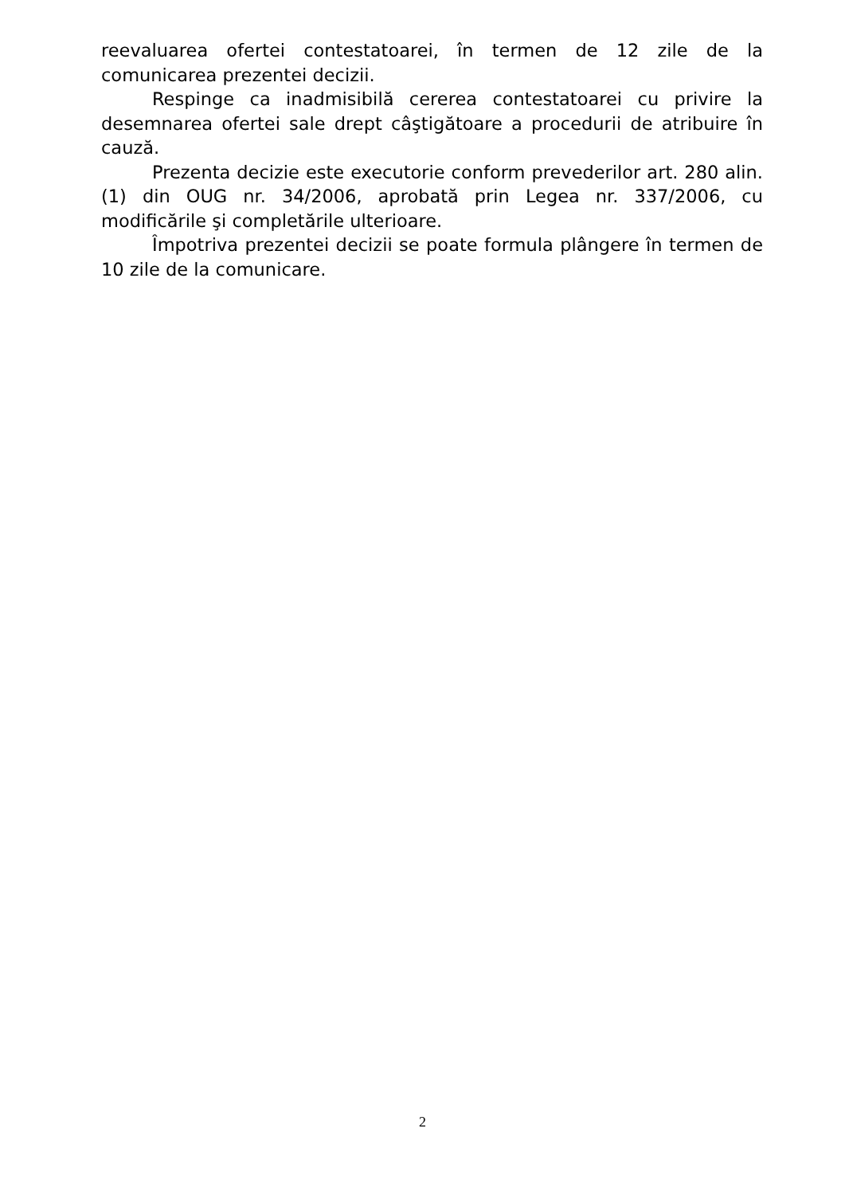reevaluarea ofertei contestatoarei, în termen de 12 zile de la comunicarea prezentei decizii.
Respinge ca inadmisibilă cererea contestatoarei cu privire la desemnarea ofertei sale drept câştigătoare a procedurii de atribuire în cauză.
Prezenta decizie este executorie conform prevederilor art. 280 alin. (1) din OUG nr. 34/2006, aprobată prin Legea nr. 337/2006, cu modificările şi completările ulterioare.
Împotriva prezentei decizii se poate formula plângere în termen de 10 zile de la comunicare.
2